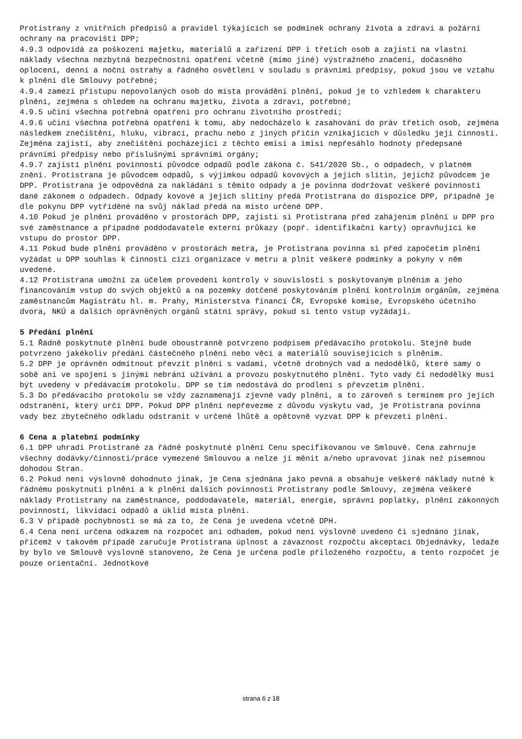Protistrany z vnitřních předpisů a pravidel týkajících se podmínek ochrany života a zdraví a požární ochrany na pracovišti DPP;
4.9.3 odpovídá za poškození majetku, materiálů a zařízení DPP i třetích osob a zajistí na vlastní náklady všechna nezbytná bezpečnostní opatření včetně (mimo jiné) výstražného značení, dočasného oplocení, denní a noční ostrahy a řádného osvětlení v souladu s právními předpisy, pokud jsou ve vztahu k plnění dle Smlouvy potřebné;
4.9.4 zamezí přístupu nepovolaných osob do místa provádění plnění, pokud je to vzhledem k charakteru plnění, zejména s ohledem na ochranu majetku, života a zdraví, potřebné;
4.9.5 učiní všechna potřebná opatření pro ochranu životního prostředí;
4.9.6 učiní všechna potřebná opatření k tomu, aby nedocházelo k zasahování do práv třetích osob, zejména následkem znečištění, hluku, vibrací, prachu nebo z jiných příčin vznikajících v důsledku její činnosti. Zejména zajistí, aby znečištění pocházející z těchto emisí a imisí nepřesáhlo hodnoty předepsané právními předpisy nebo příslušnými správními orgány;
4.9.7 zajistí plnění povinností původce odpadů podle zákona č. 541/2020 Sb., o odpadech, v platném znění. Protistrana je původcem odpadů, s výjimkou odpadů kovových a jejich slitin, jejichž původcem je DPP. Protistrana je odpovědná za nakládání s těmito odpady a je povinna dodržovat veškeré povinnosti dané zákonem o odpadech. Odpady kovové a jejich slitiny předá Protistrana do dispozice DPP, případně je dle pokynu DPP vytříděné na svůj náklad předá na místo určené DPP.
4.10 Pokud je plnění prováděno v prostorách DPP, zajistí si Protistrana před zahájením plnění u DPP pro své zaměstnance a případné poddodavatele externí průkazy (popř. identifikační karty) opravňující ke vstupu do prostor DPP.
4.11 Pokud bude plnění prováděno v prostorách metra, je Protistrana povinna si před započetím plnění vyžádat u DPP souhlas k činnosti cizí organizace v metru a plnit veškeré podmínky a pokyny v něm uvedené.
4.12 Protistrana umožní za účelem provedení kontroly v souvislosti s poskytovaným plněním a jeho financováním vstup do svých objektů a na pozemky dotčené poskytováním plnění kontrolním orgánům, zejména zaměstnancům Magistrátu hl. m. Prahy, Ministerstva financí ČR, Evropské komise, Evropského účetního dvora, NKÚ a dalších oprávněných orgánů státní správy, pokud si tento vstup vyžádají.
5 Předání plnění
5.1 Řádně poskytnuté plnění bude oboustranně potvrzeno podpisem předávacího protokolu. Stejně bude potvrzeno jakékoliv předání částečného plnění nebo věcí a materiálů souvisejících s plněním.
5.2 DPP je oprávněn odmítnout převzít plnění s vadami, včetně drobných vad a nedodělků, které samy o sobě ani ve spojení s jinými nebrání užívání a provozu poskytnutého plnění. Tyto vady či nedodělky musí být uvedeny v předávacím protokolu. DPP se tím nedostává do prodlení s převzetím plnění.
5.3 Do předávacího protokolu se vždy zaznamenají zjevné vady plnění, a to zároveň s termínem pro jejich odstranění, který určí DPP. Pokud DPP plnění nepřevezme z důvodu výskytu vad, je Protistrana povinna vady bez zbytečného odkladu odstranit v určené lhůtě a opětovně vyzvat DPP k převzetí plnění.
6 Cena a platební podmínky
6.1 DPP uhradí Protistraně za řádně poskytnuté plnění Cenu specifikovanou ve Smlouvě. Cena zahrnuje všechny dodávky/činnosti/práce vymezené Smlouvou a nelze ji měnit a/nebo upravovat jinak než písemnou dohodou Stran.
6.2 Pokud není výslovně dohodnuto jinak, je Cena sjednána jako pevná a obsahuje veškeré náklady nutné k řádnému poskytnutí plnění a k plnění dalších povinností Protistrany podle Smlouvy, zejména veškeré náklady Protistrany na zaměstnance, poddodavatele, materiál, energie, správní poplatky, plnění zákonných povinností, likvidaci odpadů a úklid místa plnění.
6.3 V případě pochybností se má za to, že Cena je uvedena včetně DPH.
6.4 Cena není určena odkazem na rozpočet ani odhadem, pokud není výslovně uvedeno či sjednáno jinak, přičemž v takovém případě zaručuje Protistrana úplnost a závaznost rozpočtu akceptací Objednávky, ledaže by bylo ve Smlouvě výslovně stanoveno, že Cena je určena podle přiloženého rozpočtu, a tento rozpočet je pouze orientační. Jednotkové
strana 6 z 18